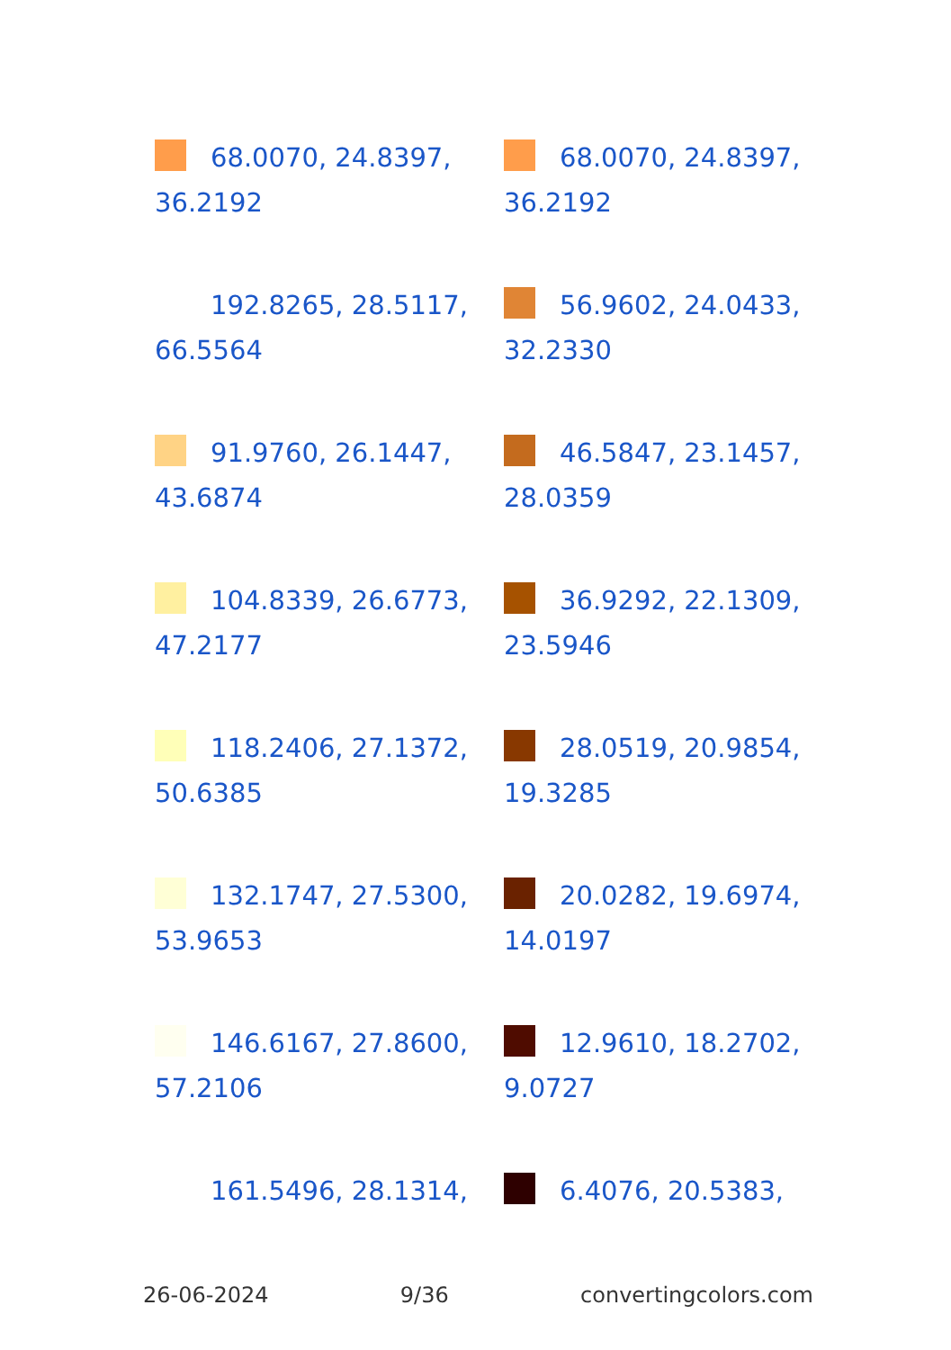68.0070, 24.8397, 36.2192
68.0070, 24.8397, 36.2192
192.8265, 28.5117, 66.5564
56.9602, 24.0433, 32.2330
91.9760, 26.1447, 43.6874
46.5847, 23.1457, 28.0359
104.8339, 26.6773, 47.2177
36.9292, 22.1309, 23.5946
118.2406, 27.1372, 50.6385
28.0519, 20.9854, 19.3285
132.1747, 27.5300, 53.9653
20.0282, 19.6974, 14.0197
146.6167, 27.8600, 57.2106
12.9610, 18.2702, 9.0727
161.5496, 28.1314,
6.4076, 20.5383,
26-06-2024 9/36 convertingcolors.com